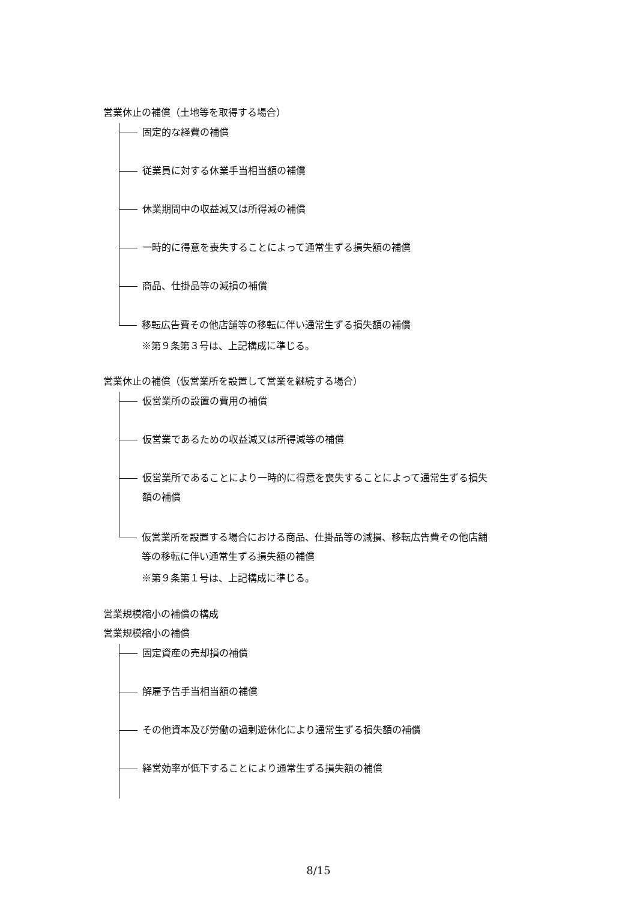営業休止の補償（土地等を取得する場合）
固定的な経費の補償
従業員に対する休業手当相当額の補償
休業期間中の収益減又は所得減の補償
一時的に得意を喪失することによって通常生ずる損失額の補償
商品、仕掛品等の減損の補償
移転広告費その他店舗等の移転に伴い通常生ずる損失額の補償
※第９条第３号は、上記構成に準じる。
営業休止の補償（仮営業所を設置して営業を継続する場合）
仮営業所の設置の費用の補償
仮営業であるための収益減又は所得減等の補償
仮営業所であることにより一時的に得意を喪失することによって通常生ずる損失
額の補償
仮営業所を設置する場合における商品、仕掛品等の減損、移転広告費その他店舗
等の移転に伴い通常生ずる損失額の補償
※第９条第１号は、上記構成に準じる。
営業規模縮小の補償の構成
営業規模縮小の補償
固定資産の売却損の補償
解雇予告手当相当額の補償
その他資本及び労働の過剰遊休化により通常生ずる損失額の補償
経営効率が低下することにより通常生ずる損失額の補償
8/15